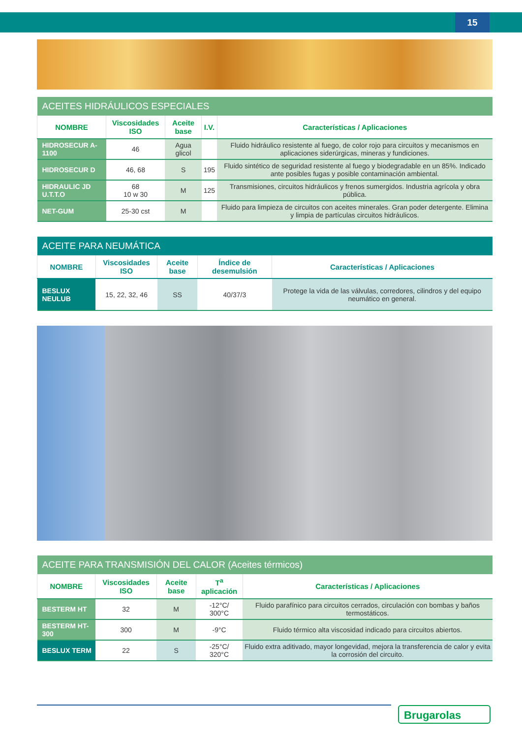15
| ACEITES HIDRÁULICOS ESPECIALES | | | | |
| NOMBRE | Viscosidades ISO | Aceite base | I.V. | Características / Aplicaciones |
| HIDROSECUR A-1100 | 46 | Agua glicol | | Fluido hidráulico resistente al fuego, de color rojo para circuitos y mecanismos en aplicaciones siderúrgicas, mineras y fundiciones. |
| HIDROSECUR D | 46, 68 | S | 195 | Fluido sintético de seguridad resistente al fuego y biodegradable en un 85%. Indicado ante posibles fugas y posible contaminación ambiental. |
| HIDRAULIC JD U.T.T.O | 68 10 w 30 | M | 125 | Transmisiones, circuitos hidráulicos y frenos sumergidos. Industria agrícola y obra pública. |
| NET-GUM | 25-30 cst | M | | Fluido para limpieza de circuitos con aceites minerales. Gran poder detergente. Elimina y limpia de partículas circuitos hidráulicos. |
| ACEITE PARA NEUMÁTICA | | | | |
| NOMBRE | Viscosidades ISO | Aceite base | Índice de desemulsión | Características / Aplicaciones |
| BESLUX NEULUB | 15, 22, 32, 46 | SS | 40/37/3 | Protege la vida de las válvulas, corredores, cilindros y del equipo neumático en general. |
| ACEITE PARA TRANSMISIÓN DEL CALOR (Aceites térmicos) | | | | |
| NOMBRE | Viscosidades ISO | Aceite base | T<sup>a</sup> aplicación | Características / Aplicaciones |
| BESTERM HT | 32 | M | -12°C/ 300°C | Fluido parafínico para circuitos cerrados, circulación con bombas y baños termostáticos. |
| BESTERM HT-300 | 300 | M | -9°C | Fluido térmico alta viscosidad indicado para circuitos abiertos. |
| BESLUX TERM | 22 | S | -25°C/ 320°C | Fluido extra aditivado, mayor longevidad, mejora la transferencia de calor y evita la corrosión del circuito. |
Brugarolas